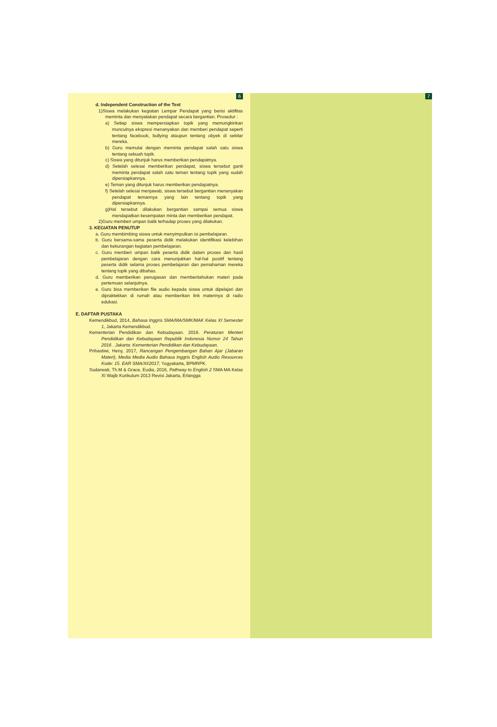6
d. Independent Construction of the Text
1)Siswa melakukan kegiatan Lempar Pendapat yang berisi aktifitas meminta dan menyatakan pendapat secara bergantian. Prosedur :
a) Setiap siswa mempersiapkan topik yang memungkinkan munculnya ekspresi menanyakan dan memberi pendapat seperti tentang facebook, bullying ataupun tentang obyek di sekitar mereka.
b) Guru memulai dengan meminta pendapat salah satu siswa tentang sebuah topik.
c) Siswa yang ditunjuk harus memberikan pendapatnya.
d) Setelah selesai memberikan pendapat, siswa tersebut ganti meminta pendapat salah satu teman tentang topik yang sudah dipersiapkannya.
e) Teman yang ditunjuk harus memberikan pendapatnya.
f) Setelah selesai menjawab, siswa tersebut bergantian menanyakan pendapat temannya yang lain tentang topik yang dipersiapkannya.
g)Hal tersebut dilakukan bergantian sampai semua siswa mendapatkan kesempatan minta dan memberikan pendapat.
2)Guru memberi umpan balik terhadap proses yang dilakukan.
3. KEGIATAN PENUTUP
a. Guru membimbing siswa untuk menyimpulkan isi pembelajaran.
b. Guru bersama-sama peserta didik melakukan identifikasi kelebihan dan kekurangan kegiatan pembelajaran.
c. Guru memberi umpan balik peserta didik dalam proses dan hasil pembelajaran dengan cara menunjukkan hal-hal positif tentang peserta didik selama proses pembelajaran dan pemahaman mereka tentang topik yang dibahas.
d. Guru memberikan penugasan dan memberitahukan materi pada pertemuan selanjutnya.
e. Guru bisa memberikan file audio kepada siswa untuk dipelajari dan dipraktekkan di rumah atau memberikan link materinya di radio edukasi.
E. DAFTAR PUSTAKA
Kemendikbud, 2014, Bahasa Inggris SMA/MA/SMK/MAK Kelas XI Semester 1, Jakarta Kemendikbud.
Kementerian Pendidikan dan Kebudayaan. 2016. Peraturan Menteri Pendidikan dan Kebudayaan Republik Indonesia Nomor 24 Tahun 2016 . Jakarta: Kementerian Pendidikan dan Kebudayaan.
Prihastiwi, Heny, 2017, Rancangan Pengembangan Bahan Ajar (Jabaran Materi), Media Media Audio Bahasa Inggris English Audio Resources Kode: 15. EAR SMA/XI/2017, Yogyakarta, BPMRPK.
Sudarwati, Th.M & Grace, Eudia, 2016, Pathway to English 2 SMA MA Kelas XI Wajib Kurikulum 2013 Revisi Jakarta, Erlangga
7